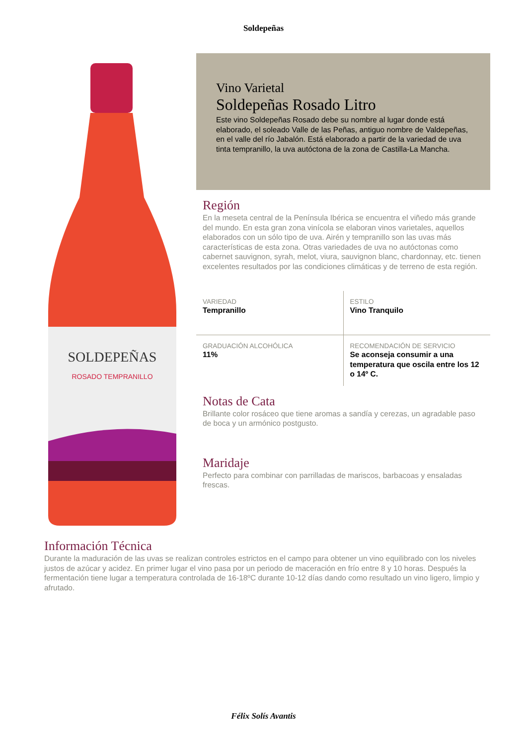Soldepeñas
SOLDEPEÑAS
ROSADO TEMPRANILLO
Vino Varietal
Soldepeñas Rosado Litro
Este vino Soldepeñas Rosado debe su nombre al lugar donde está elaborado, el soleado Valle de las Peñas, antiguo nombre de Valdepeñas, en el valle del río Jabalón. Está elaborado a partir de la variedad de uva tinta tempranillo, la uva autóctona de la zona de Castilla-La Mancha.
Región
En la meseta central de la Península Ibérica se encuentra el viñedo más grande del mundo. En esta gran zona vinícola se elaboran vinos varietales, aquellos elaborados con un sólo tipo de uva. Airén y tempranillo son las uvas más características de esta zona. Otras variedades de uva no autóctonas como cabernet sauvignon, syrah, melot, viura, sauvignon blanc, chardonnay, etc. tienen excelentes resultados por las condiciones climáticas y de terreno de esta región.
| VARIEDAD Tempranillo | ESTILO Vino Tranquilo |
| GRADUACIÓN ALCOHÓLICA 11% | RECOMENDACIÓN DE SERVICIO Se aconseja consumir a una temperatura que oscila entre los 12 o 14º C. |
Notas de Cata
Brillante color rosáceo que tiene aromas a sandía y cerezas, un agradable paso de boca y un armónico postgusto.
Maridaje
Perfecto para combinar con parrilladas de mariscos, barbacoas y ensaladas frescas.
Información Técnica
Durante la maduración de las uvas se realizan controles estrictos en el campo para obtener un vino equilibrado con los niveles justos de azúcar y acidez. En primer lugar el vino pasa por un periodo de maceración en frío entre 8 y 10 horas. Después la fermentación tiene lugar a temperatura controlada de 16-18ºC durante 10-12 días dando como resultado un vino ligero, limpio y afrutado.
Félix Solís Avantis